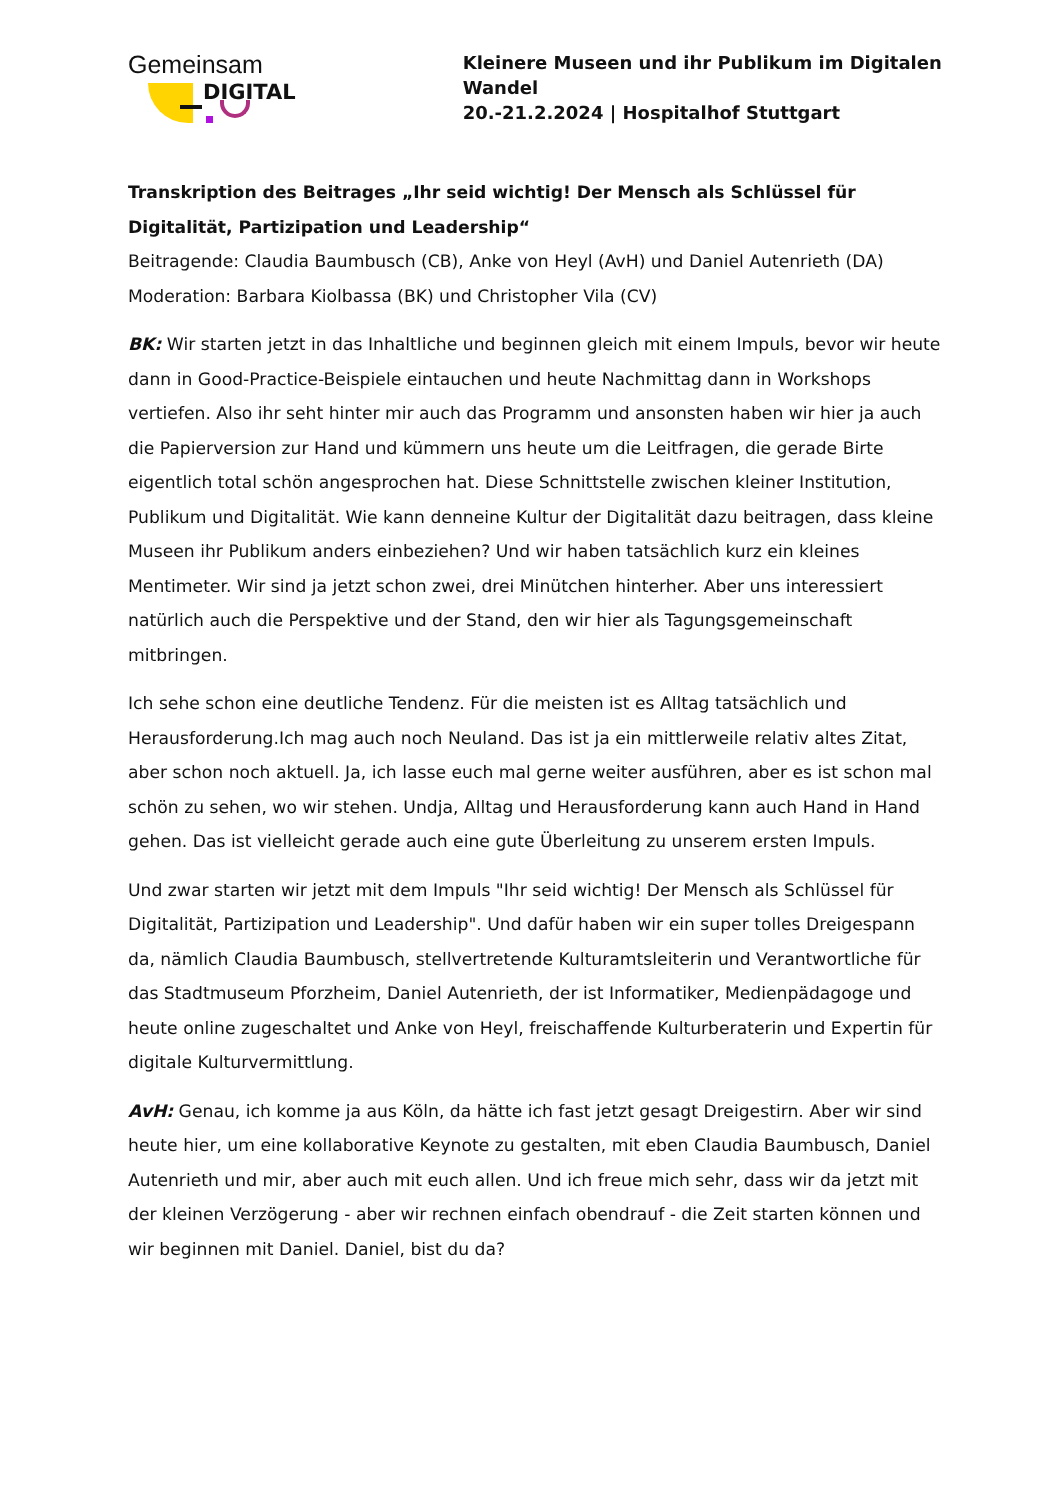Gemeinsam
DIGITAL
Kleinere Museen und ihr Publikum im Digitalen Wandel
20.-21.2.2024 | Hospitalhof Stuttgart
Transkription des Beitrages „Ihr seid wichtig! Der Mensch als Schlüssel für Digitalität, Partizipation und Leadership“
Beitragende: Claudia Baumbusch (CB), Anke von Heyl (AvH) und Daniel Autenrieth (DA)
Moderation: Barbara Kiolbassa (BK) und Christopher Vila (CV)
BK: Wir starten jetzt in das Inhaltliche und beginnen gleich mit einem Impuls, bevor wir heute dann in Good-Practice-Beispiele eintauchen und heute Nachmittag dann in Workshops vertiefen. Also ihr seht hinter mir auch das Programm und ansonsten haben wir hier ja auch die Papierversion zur Hand und kümmern uns heute um die Leitfragen, die gerade Birte eigentlich total schön angesprochen hat. Diese Schnittstelle zwischen kleiner Institution, Publikum und Digitalität. Wie kann denneine Kultur der Digitalität dazu beitragen, dass kleine Museen ihr Publikum anders einbeziehen? Und wir haben tatsächlich kurz ein kleines Mentimeter. Wir sind ja jetzt schon zwei, drei Minütchen hinterher. Aber uns interessiert natürlich auch die Perspektive und der Stand, den wir hier als Tagungsgemeinschaft mitbringen.
Ich sehe schon eine deutliche Tendenz. Für die meisten ist es Alltag tatsächlich und Herausforderung.Ich mag auch noch Neuland. Das ist ja ein mittlerweile relativ altes Zitat, aber schon noch aktuell. Ja, ich lasse euch mal gerne weiter ausführen, aber es ist schon mal schön zu sehen, wo wir stehen. Undja, Alltag und Herausforderung kann auch Hand in Hand gehen. Das ist vielleicht gerade auch eine gute Überleitung zu unserem ersten Impuls.
Und zwar starten wir jetzt mit dem Impuls "Ihr seid wichtig! Der Mensch als Schlüssel für Digitalität, Partizipation und Leadership". Und dafür haben wir ein super tolles Dreigespann da, nämlich Claudia Baumbusch, stellvertretende Kulturamtsleiterin und Verantwortliche für das Stadtmuseum Pforzheim, Daniel Autenrieth, der ist Informatiker, Medienpädagoge und heute online zugeschaltet und Anke von Heyl, freischaffende Kulturberaterin und Expertin für digitale Kulturvermittlung.
AvH: Genau, ich komme ja aus Köln, da hätte ich fast jetzt gesagt Dreigestirn. Aber wir sind heute hier, um eine kollaborative Keynote zu gestalten, mit eben Claudia Baumbusch, Daniel Autenrieth und mir, aber auch mit euch allen. Und ich freue mich sehr, dass wir da jetzt mit der kleinen Verzögerung - aber wir rechnen einfach obendrauf - die Zeit starten können und wir beginnen mit Daniel. Daniel, bist du da?